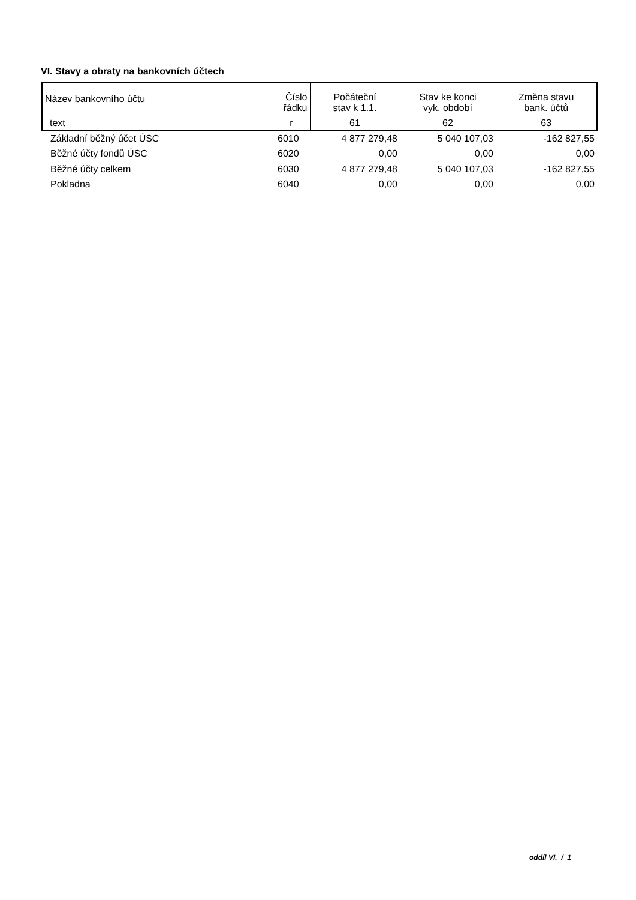VI. Stavy a obraty na bankovních účtech
| Název bankovního účtu | Číslo řádku | Počáteční stav k 1.1. | Stav ke konci vyk. období | Změna stavu bank. účtů |
| --- | --- | --- | --- | --- |
| text | r | 61 | 62 | 63 |
| Základní běžný účet ÚSC | 6010 | 4 877 279,48 | 5 040 107,03 | -162 827,55 |
| Běžné účty fondů ÚSC | 6020 | 0,00 | 0,00 | 0,00 |
| Běžné účty celkem | 6030 | 4 877 279,48 | 5 040 107,03 | -162 827,55 |
| Pokladna | 6040 | 0,00 | 0,00 | 0,00 |
oddíl VI. / 1